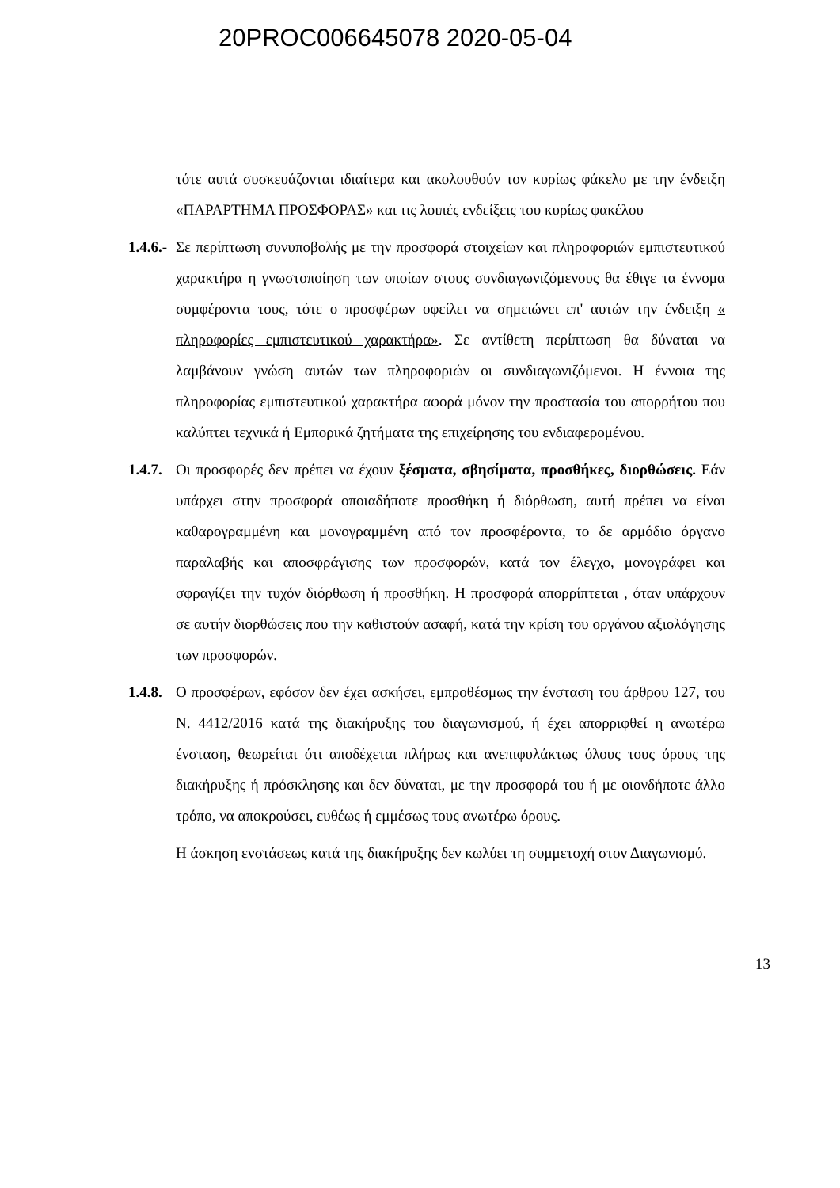20PROC006645078 2020-05-04
τότε αυτά συσκευάζονται ιδιαίτερα και ακολουθούν τον κυρίως φάκελο με την ένδειξη «ΠΑΡΑΡΤΗΜΑ ΠΡΟΣΦΟΡΑΣ» και τις λοιπές ενδείξεις του κυρίως φακέλου
1.4.6.- Σε περίπτωση συνυποβολής με την προσφορά στοιχείων και πληροφοριών εμπιστευτικού χαρακτήρα η γνωστοποίηση των οποίων στους συνδιαγωνιζόμενους θα έθιγε τα έννομα συμφέροντα τους, τότε ο προσφέρων οφείλει να σημειώνει επ' αυτών την ένδειξη « πληροφορίες εμπιστευτικού χαρακτήρα». Σε αντίθετη περίπτωση θα δύναται να λαμβάνουν γνώση αυτών των πληροφοριών οι συνδιαγωνιζόμενοι. Η έννοια της πληροφορίας εμπιστευτικού χαρακτήρα αφορά μόνον την προστασία του απορρήτου που καλύπτει τεχνικά ή Εμπορικά ζητήματα της επιχείρησης του ενδιαφερομένου.
1.4.7. Οι προσφορές δεν πρέπει να έχουν ξέσματα, σβησίματα, προσθήκες, διορθώσεις. Εάν υπάρχει στην προσφορά οποιαδήποτε προσθήκη ή διόρθωση, αυτή πρέπει να είναι καθαρογραμμένη και μονογραμμένη από τον προσφέροντα, το δε αρμόδιο όργανο παραλαβής και αποσφράγισης των προσφορών, κατά τον έλεγχο, μονογράφει και σφραγίζει την τυχόν διόρθωση ή προσθήκη. Η προσφορά απορρίπτεται , όταν υπάρχουν σε αυτήν διορθώσεις που την καθιστούν ασαφή, κατά την κρίση του οργάνου αξιολόγησης των προσφορών.
1.4.8. Ο προσφέρων, εφόσον δεν έχει ασκήσει, εμπροθέσμως την ένσταση του άρθρου 127, του Ν. 4412/2016 κατά της διακήρυξης του διαγωνισμού, ή έχει απορριφθεί η ανωτέρω ένσταση, θεωρείται ότι αποδέχεται πλήρως και ανεπιφυλάκτως όλους τους όρους της διακήρυξης ή πρόσκλησης και δεν δύναται, με την προσφορά του ή με οιονδήποτε άλλο τρόπο, να αποκρούσει, ευθέως ή εμμέσως τους ανωτέρω όρους.
Η άσκηση ενστάσεως κατά της διακήρυξης δεν κωλύει τη συμμετοχή στον Διαγωνισμό.
13